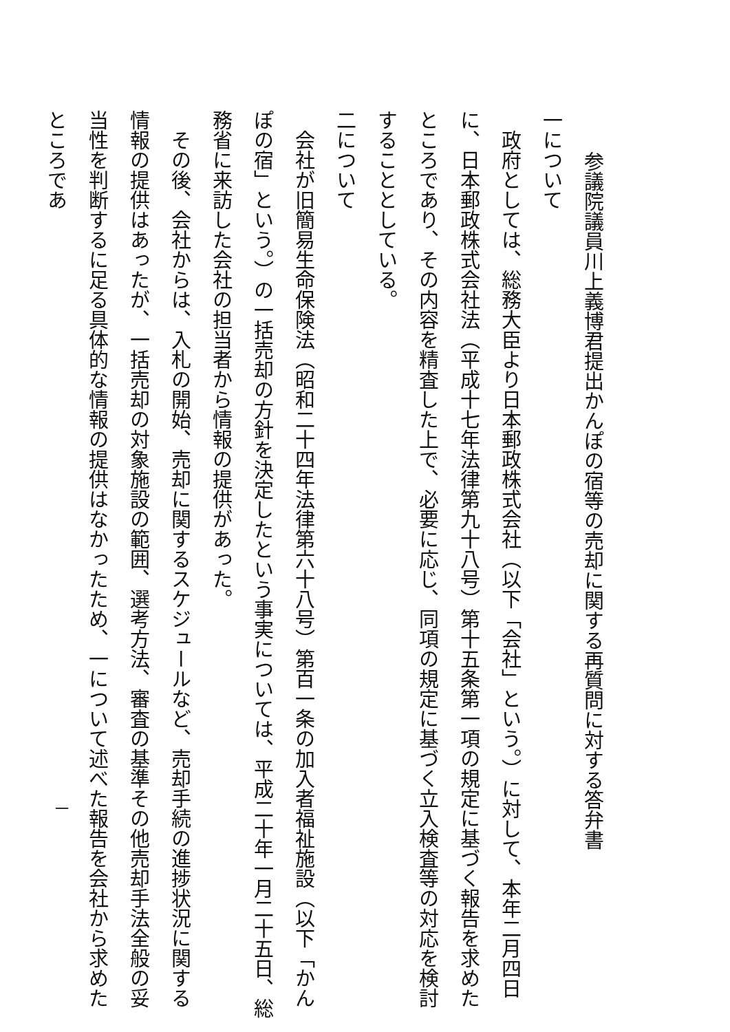参議院議員川上義博君提出かんぽの宿等の売却に関する再質問に対する答弁書
一について
　政府としては、総務大臣より日本郵政株式会社（以下「会社」という。）に対して、本年二月四日に、日本郵政株式会社法（平成十七年法律第九十八号）第十五条第一項の規定に基づく報告を求めたところであり、その内容を精査した上で、必要に応じ、同項の規定に基づく立入検査等の対応を検討することとしている。
二について
　会社が旧簡易生命保険法（昭和二十四年法律第六十八号）第百一条の加入者福祉施設（以下「かんぽの宿」という。）の一括売却の方針を決定したという事実については、平成二十年一月二十五日、総務省に来訪した会社の担当者から情報の提供があった。
　その後、会社からは、入札の開始、売却に関するスケジュールなど、売却手続の進捗状況に関する情報の提供はあったが、一括売却の対象施設の範囲、選考方法、審査の基準その他売却手法全般の妥当性を判断するに足る具体的な情報の提供はなかったため、一について述べた報告を会社から求めたところであ
一